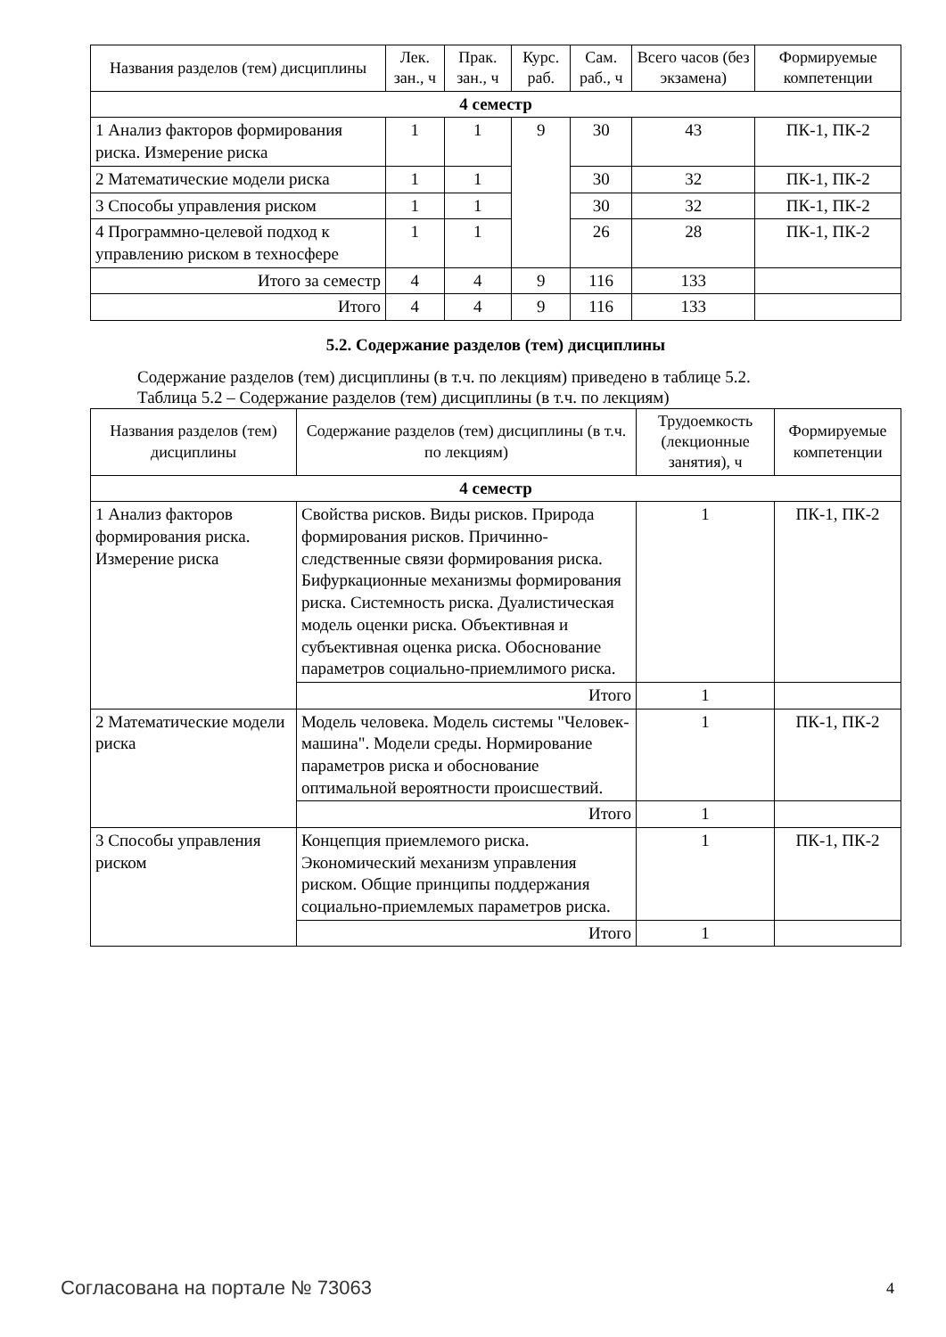| Названия разделов (тем) дисциплины | Лек. зан., ч | Прак. зан., ч | Курс. раб. | Сам. раб., ч | Всего часов (без экзамена) | Формируемые компетенции |
| --- | --- | --- | --- | --- | --- | --- |
| 4 семестр | | | | | | |
| 1 Анализ факторов формирования риска. Измерение риска | 1 | 1 | 9 | 30 | 43 | ПК-1, ПК-2 |
| 2 Математические модели риска | 1 | 1 | | 30 | 32 | ПК-1, ПК-2 |
| 3 Способы управления риском | 1 | 1 | | 30 | 32 | ПК-1, ПК-2 |
| 4 Программно-целевой подход к управлению риском в техносфере | 1 | 1 | | 26 | 28 | ПК-1, ПК-2 |
| Итого за семестр | 4 | 4 | 9 | 116 | 133 | |
| Итого | 4 | 4 | 9 | 116 | 133 | |
5.2. Содержание разделов (тем) дисциплины
Содержание разделов (тем) дисциплины (в т.ч. по лекциям) приведено в таблице 5.2.
Таблица 5.2 – Содержание разделов (тем) дисциплины (в т.ч. по лекциям)
| Названия разделов (тем) дисциплины | Содержание разделов (тем) дисциплины (в т.ч. по лекциям) | Трудоемкость (лекционные занятия), ч | Формируемые компетенции |
| --- | --- | --- | --- |
| 4 семестр | | | |
| 1 Анализ факторов формирования риска. Измерение риска | Свойства рисков. Виды рисков. Природа формирования рисков. Причинно-следственные связи формирования риска. Бифуркационные механизмы формирования риска. Системность риска. Дуалистическая модель оценки риска. Объективная и субъективная оценка риска. Обоснование параметров социально-приемлимого риска. | 1 | ПК-1, ПК-2 |
| | Итого | 1 | |
| 2 Математические модели риска | Модель человека. Модель системы "Человек-машина". Модели среды. Нормирование параметров риска и обоснование оптимальной вероятности происшествий. | 1 | ПК-1, ПК-2 |
| | Итого | 1 | |
| 3 Способы управления риском | Концепция приемлемого риска. Экономический механизм управления риском. Общие принципы поддержания социально-приемлемых параметров риска. | 1 | ПК-1, ПК-2 |
| | Итого | 1 | |
Согласована на портале № 73063 4